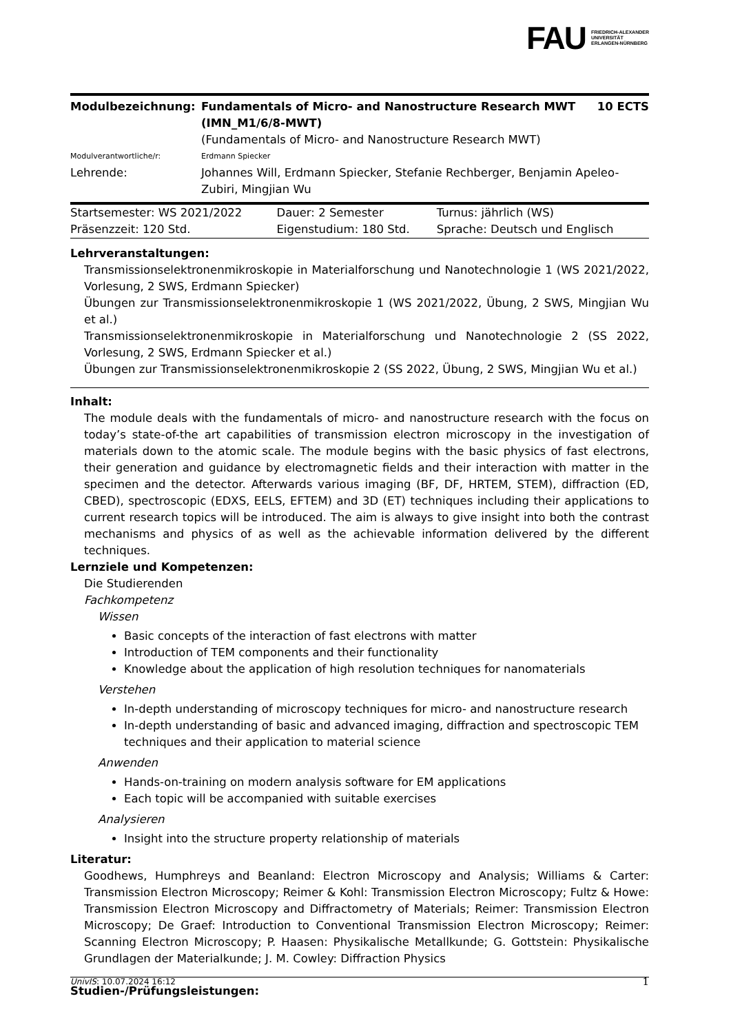FAU FRIEDRICH-ALEXANDER
UNIVERSITÄT
ERLANGEN-NÜRNBERG
| Modulbezeichnung: | Fundamentals of Micro- and Nanostructure Research MWT (IMN_M1/6/8-MWT) (Fundamentals of Micro- and Nanostructure Research MWT) | 10 ECTS |
| Modulverantwortliche/r: | Erdmann Spiecker | |
| Lehrende: | Johannes Will, Erdmann Spiecker, Stefanie Rechberger, Benjamin Apeleo-Zubiri, Mingjian Wu | |
| Startsemester: WS 2021/2022 | Dauer: 2 Semester | Turnus: jährlich (WS) |
| Präsenzzeit: 120 Std. | Eigenstudium: 180 Std. | Sprache: Deutsch und Englisch |
Lehrveranstaltungen:
Transmissionselektronenmikroskopie in Materialforschung und Nanotechnologie 1 (WS 2021/2022, Vorlesung, 2 SWS, Erdmann Spiecker)
Übungen zur Transmissionselektronenmikroskopie 1 (WS 2021/2022, Übung, 2 SWS, Mingjian Wu et al.)
Transmissionselektronenmikroskopie in Materialforschung und Nanotechnologie 2 (SS 2022, Vorlesung, 2 SWS, Erdmann Spiecker et al.)
Übungen zur Transmissionselektronenmikroskopie 2 (SS 2022, Übung, 2 SWS, Mingjian Wu et al.)
Inhalt:
The module deals with the fundamentals of micro- and nanostructure research with the focus on today’s state-of-the art capabilities of transmission electron microscopy in the investigation of materials down to the atomic scale. The module begins with the basic physics of fast electrons, their generation and guidance by electromagnetic fields and their interaction with matter in the specimen and the detector. Afterwards various imaging (BF, DF, HRTEM, STEM), diffraction (ED, CBED), spectroscopic (EDXS, EELS, EFTEM) and 3D (ET) techniques including their applications to current research topics will be introduced. The aim is always to give insight into both the contrast mechanisms and physics of as well as the achievable information delivered by the different techniques.
Lernziele und Kompetenzen:
Die Studierenden
Fachkompetenz
Wissen
Basic concepts of the interaction of fast electrons with matter
Introduction of TEM components and their functionality
Knowledge about the application of high resolution techniques for nanomaterials
Verstehen
In-depth understanding of microscopy techniques for micro- and nanostructure research
In-depth understanding of basic and advanced imaging, diffraction and spectroscopic TEM techniques and their application to material science
Anwenden
Hands-on-training on modern analysis software for EM applications
Each topic will be accompanied with suitable exercises
Analysieren
Insight into the structure property relationship of materials
Literatur:
Goodhews, Humphreys and Beanland: Electron Microscopy and Analysis; Williams & Carter: Transmission Electron Microscopy; Reimer & Kohl: Transmission Electron Microscopy; Fultz & Howe: Transmission Electron Microscopy and Diffractometry of Materials; Reimer: Transmission Electron Microscopy; De Graef: Introduction to Conventional Transmission Electron Microscopy; Reimer: Scanning Electron Microscopy; P. Haasen: Physikalische Metallkunde; G. Gottstein: Physikalische Grundlagen der Materialkunde; J. M. Cowley: Diffraction Physics
Studien-/Prüfungsleistungen:
UnivIS: 10.07.2024 16:12 1